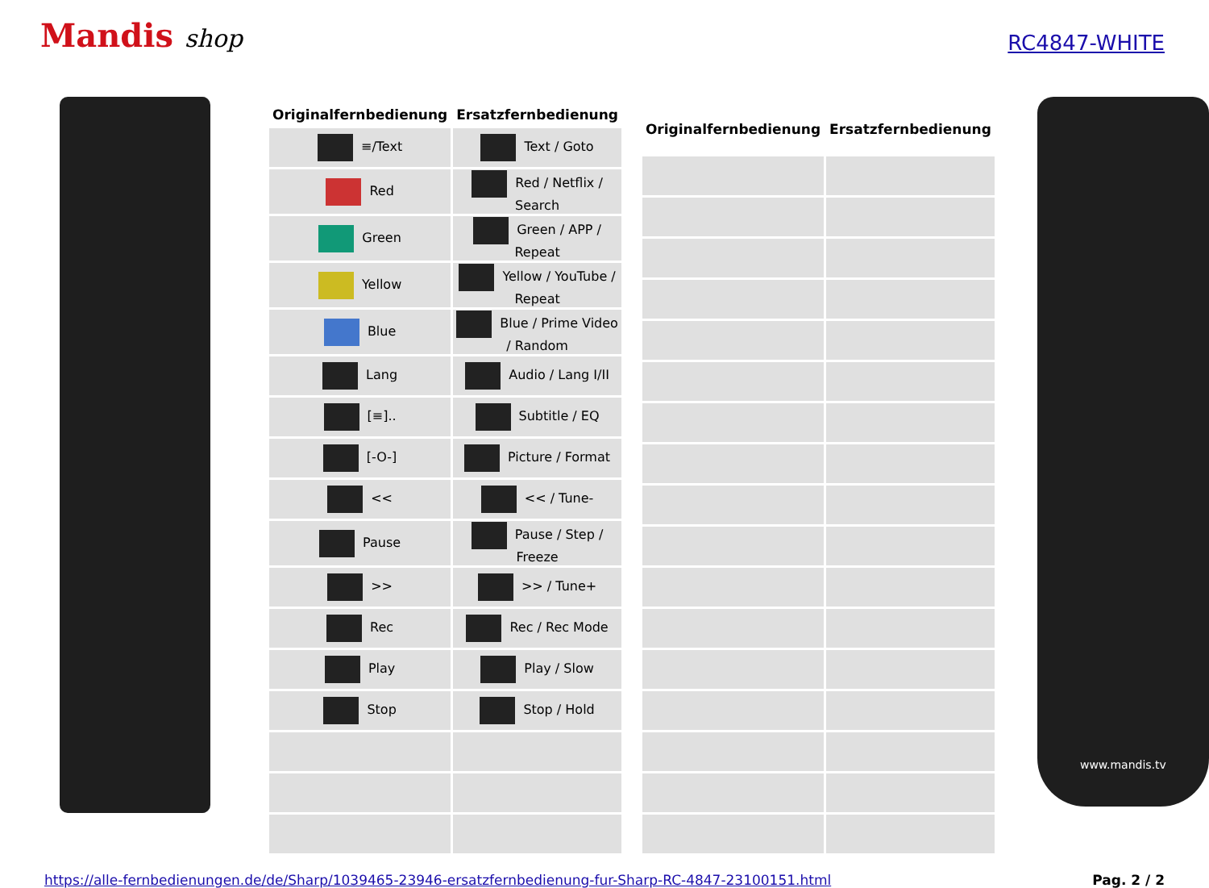Mandis shop
RC4847-WHITE
| Originalfernbedienung | Ersatzfernbedienung |
| --- | --- |
| ≡/Text | Text / Goto |
| Red | Red / Netflix / Search |
| Green | Green / APP / Repeat |
| Yellow | Yellow / YouTube / Repeat |
| Blue | Blue / Prime Video / Random |
| Lang | Audio / Lang I/II |
| [≡].. | Subtitle / EQ |
| [-O-] | Picture / Format |
| << | << / Tune- |
| Pause | Pause / Step / Freeze |
| >> | >> / Tune+ |
| Rec | Rec / Rec Mode |
| Play | Play / Slow |
| Stop | Stop / Hold |
| Originalfernbedienung | Ersatzfernbedienung |
| --- | --- |
www.mandis.tv
https://alle-fernbedienungen.de/de/Sharp/1039465-23946-ersatzfernbedienung-fur-Sharp-RC-4847-23100151.html Pag. 2 / 2